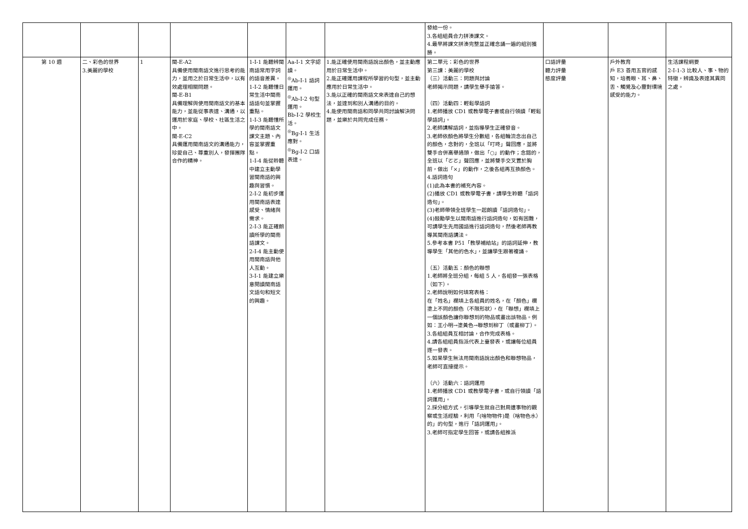| | | | | | | | 發給一份。 3.各組組員合力拼湊課文。 4.最早將課文拼湊完整並正確念誦一遍的組別獲勝。 | | | |
| 第 10 週 | 二、彩色的世界 3.美麗的學校 | 1 | 閩-E-A2 具備使用閩南語文進行思考的能力，並用之於日常生活中，以有效處理相關問題。 閩-E-B1 具備理解與使用閩南語文的基本能力，並能從事表達、溝通，以運用於家庭、學校、社區生活之中。 閩-E-C2 具備運用閩南語文的溝通能力，珍愛自己、尊重別人，發揮團隊合作的精神。 | 1-Ⅰ-1 能聽辨閩南語常用字詞的語音差異。 1-Ⅰ-2 能聽懂日常生活中閩南語語句並掌握重點。 1-Ⅰ-3 能聽懂所學的閩南語文課文主題、內容並掌握重點。 1-Ⅰ-4 能從聆聽中建立主動學習閩南語的興趣與習慣。 2-Ⅰ-2 能初步運用閩南語表達感受、情緒與需求。 2-Ⅰ-3 能正確朗讀所學的閩南語課文。 2-Ⅰ-4 能主動使用閩南語與他人互動。 3-Ⅰ-1 能建立樂意閱讀閩南語文語句和短文的興趣。 | Aa-Ⅰ-1 文字認讀。 <sup>◎</sup>Ab-Ⅰ-1 語詞運用。 <sup>◎</sup>Ab-Ⅰ-2 句型運用。 Bb-Ⅰ-2 學校生活。 <sup>◎</sup>Bg-Ⅰ-1 生活應對。 <sup>◎</sup>Bg-Ⅰ-2 口語表達。 | 1.能正確使用閩南語說出顏色，並主動應用於日常生活中。 2.能正確運用課程所學習的句型，並主動應用於日常生活中。 3.能以正確的閩南語文來表達自己的想法，並達到和別人溝通的目的。 4.能使用閩南語和同學共同討論解決問題，並樂於共同完成任務。 | 第二單元：彩色的世界 第三課：美麗的學校 （三）活動三：問題與討論 老師揭示問題，請學生舉手搶答。 （四）活動四：輕鬆學語詞 1.老師播放 CD1 或教學電子書或自行領讀「輕鬆學語詞」。 2.老師講解語詞，並指導學生正確發音。 3.老師依顏色將學生分數組，各組輪流念出自己的顏色，念對的，全班以「叮咚」聲回應，並將雙手合併高舉過頭，做出「○」的動作；念錯的，全班以「ㄛㄛ」聲回應，並將雙手交叉置於胸前，做出「×」的動作，之後各組再互換顏色。 4.語詞造句 (1)此為本書的補充內容。 (2)播放 CD1 或教學電子書，請學生聆聽「語詞造句」。 (3)老師帶領全班學生一起朗讀「語詞造句」。 (4)鼓勵學生以閩南語進行語詞造句，如有困難，可請學生先用國語進行語詞造句，然後老師再教導其閩南語講法。 5.參考本書 P51「教學補給站」的語詞延伸，教導學生「其他的色水」，並讓學生跟著複誦。 （五）活動五：顏色的聯想 1.老師將全班分組，每組 5 人，各組發一張表格（如下）。 2.老師說明如何填寫表格： 在「姓名」欄填上各組員的姓名，在「顏色」欄塗上不同的顏色（不限形狀），在「聯想」欄填上一個該顏色讓你聯想到的物品或畫出該物品。例如：王小明→塗黃色→聯想到柳丁（或畫柳丁）。 3.各組組員互相討論，合作完成表格。 4.請各組組員指派代表上臺發表，或讓每位組員逐一發表。 5.如果學生無法用閩南語說出顏色和聯想物品，老師可直接提示。 （六）活動六：語詞運用 1.老師播放 CD1 或教學電子書，或自行領讀「語詞運用」。 2.採分組方式，引導學生就自己對周遭事物的觀察或生活經驗，利用「(啥物物件)是（啥物色水）的」的句型，進行「語詞運用」。 3.老師可指定學生回答，或請各組推派 | 口語評量 聽力評量 態度評量 | 戶外教育 戶 E3 善用五官的感知，培養眼、耳、鼻、舌、觸覺及心靈對環境感受的能力。 | 生活課程綱要 2-I-1-3 比較人、事、物的特徵，辨識及表達其異同之處。 |